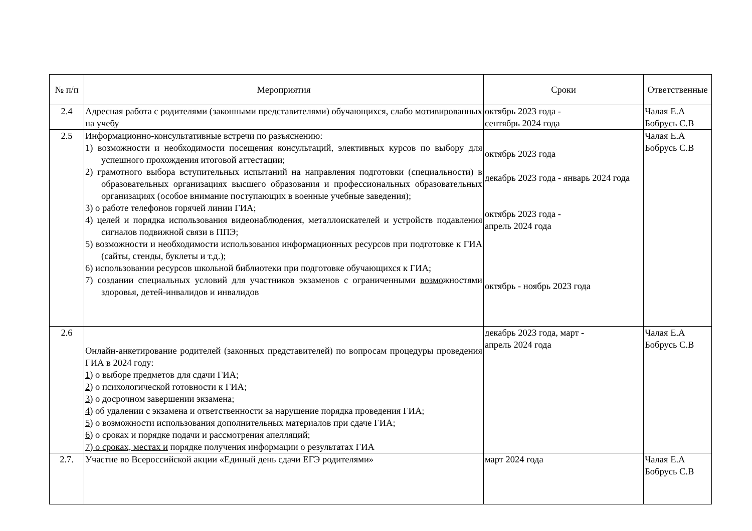| № п/п | Мероприятия | Сроки | Ответственные |
| --- | --- | --- | --- |
| 2.4 | Адресная работа с родителями (законными представителями) обучающихся, слабо мотивирова нных на учебу | октябрь 2023 года - сентябрь 2024 года | Чалая Е.А Бобрусь С.В |
| 2.5 | Информационно-консультативные встречи по разъяснению: 1) возможности и необходимости посещения консультаций, элективных курсов по выбору для успешного прохождения итоговой аттестации; 2) грамотного выбора вступительных испытаний на направления подготовки (специальности) в образовательных организациях высшего образования и профессиональных образовательных организациях (особое внимание поступающих в военные учебные заведения); 3) о работе телефонов горячей линии ГИА; 4) целей и порядка использования видеонаблюдения, металлоискателей и устройств подавления сигналов подвижной связи в ППЭ; 5) возможности и необходимости использования информационных ресурсов при подготовке к ГИА (сайты, стенды, буклеты и т.д.); 6) использовании ресурсов школьной библиотеки при подготовке обучающихся к ГИА; 7) создании специальных условий для участников экзаменов с ограниченными возмо жностями здоровья, детей-инвалидов и инвалидов | октябрь 2023 года декабрь 2023 года - январь 2024 года октябрь 2023 года - апрель 2024 года октябрь - ноябрь 2023 года | Чалая Е.А Бобрусь С.В |
| 2.6 | Онлайн-анкетирование родителей (законных представителей) по вопросам процедуры проведения ГИА в 2024 году: 1) о выборе предметов для сдачи ГИА; 2) о психологической готовности к ГИА; 3) о досрочном завершении экзамена; 4) об удалении с экзамена и ответственности за нарушение порядка проведения ГИА; 5) о возможности использования дополнительных материалов при сдаче ГИА; 6) о сроках и порядке подачи и рассмотрения апелляций; 7) о сроках, местах и порядке получения информации о результатах ГИА | декабрь 2023 года, март - апрель 2024 года | Чалая Е.А Бобрусь С.В |
| 2.7. | Участие во Всероссийской акции «Единый день сдачи ЕГЭ родителями» | март 2024 года | Чалая Е.А Бобрусь С.В |